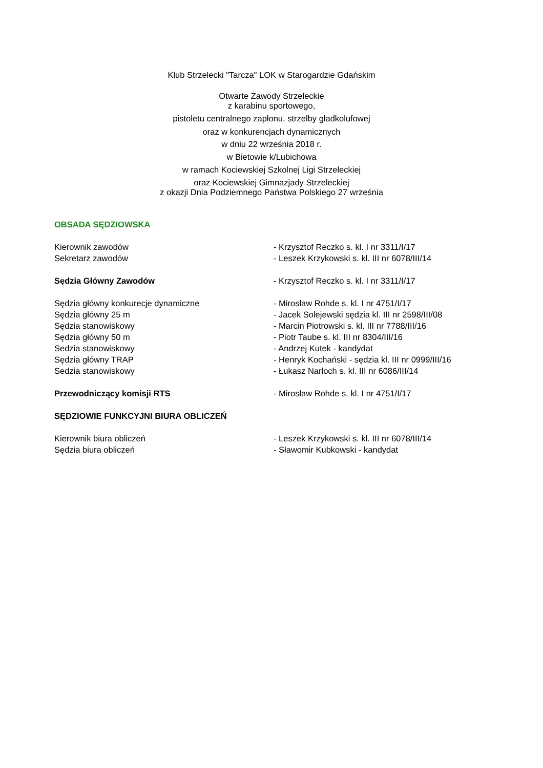Klub Strzelecki "Tarcza" LOK w Starogardzie Gdańskim
Otwarte Zawody Strzeleckie
z karabinu sportowego,
pistoletu centralnego zapłonu, strzelby gładkolufowej
oraz w konkurencjach dynamicznych
w dniu 22 września 2018 r.
w Bietowie k/Lubichowa
w ramach Kociewskiej Szkolnej Ligi Strzeleckiej
oraz Kociewskiej Gimnazjady Strzeleckiej
z okazji Dnia Podziemnego Państwa Polskiego 27 września
| OBSADA SĘDZIOWSKA | |
| Kierownik zawodów | - Krzysztof Reczko s. kl. I nr 3311/I/17 |
| Sekretarz zawodów | - Leszek Krzykowski s. kl. III nr 6078/III/14 |
| Sędzia Główny Zawodów | - Krzysztof Reczko s. kl. I nr 3311/I/17 |
| Sędzia główny konkurecje dynamiczne | - Mirosław Rohde s. kl. I nr 4751/I/17 |
| Sędzia główny 25 m | - Jacek Solejewski sędzia kl. III nr 2598/III/08 |
| Sędzia stanowiskowy | - Marcin Piotrowski s. kl. III nr 7788/III/16 |
| Sędzia główny 50 m | - Piotr Taube s. kl. III nr 8304/III/16 |
| Sedzia stanowiskowy | - Andrzej Kutek - kandydat |
| Sędzia główny TRAP | - Henryk Kochański - sędzia kl. III nr 0999/III/16 |
| Sedzia stanowiskowy | - Łukasz Narloch s. kl. III nr 6086/III/14 |
| Przewodniczący komisji RTS | - Mirosław Rohde s. kl. I nr 4751/I/17 |
| SĘDZIOWIE FUNKCYJNI BIURA OBLICZEŃ | |
| Kierownik biura obliczeń | - Leszek Krzykowski s. kl. III nr 6078/III/14 |
| Sędzia biura obliczeń | - Sławomir Kubkowski - kandydat |